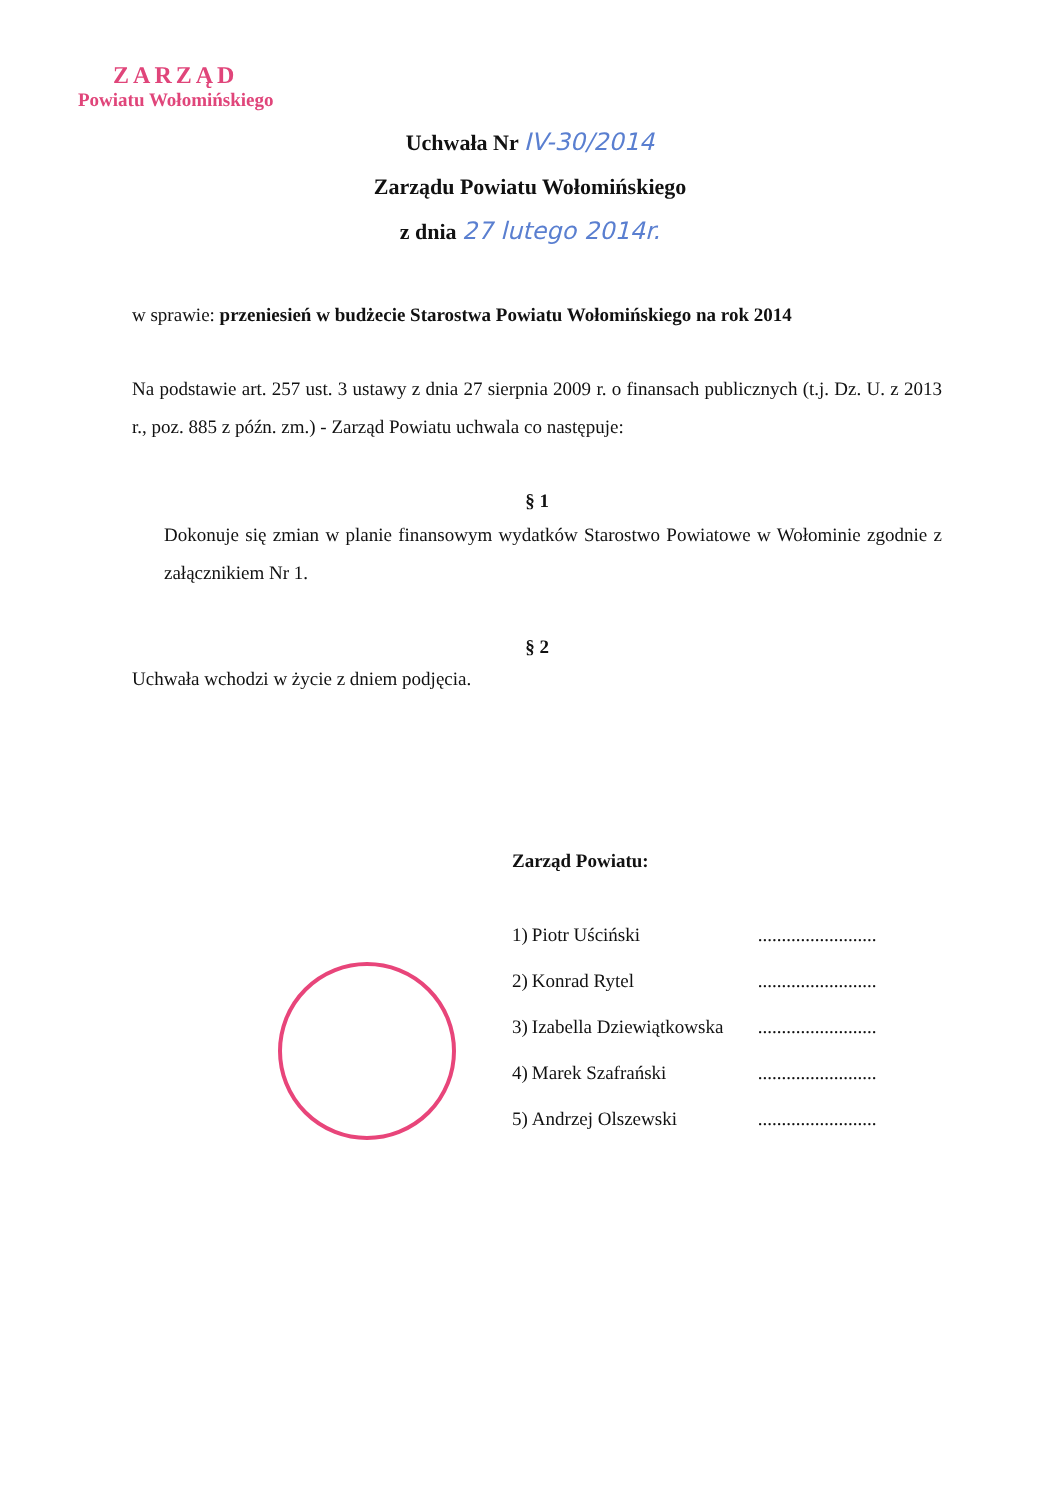ZARZĄD
Powiatu Wołomińskiego
Uchwała Nr IV-30/2014
Zarządu Powiatu Wołomińskiego
z dnia 27 lutego 2014r.
w sprawie: przeniesień w budżecie Starostwa Powiatu Wołomińskiego na rok 2014
Na podstawie art. 257 ust. 3 ustawy z dnia 27 sierpnia 2009 r. o finansach publicznych (t.j. Dz. U. z 2013 r., poz. 885 z późn. zm.) - Zarząd Powiatu uchwala co następuje:
§ 1
Dokonuje się zmian w planie finansowym wydatków Starostwo Powiatowe w Wołominie zgodnie z załącznikiem Nr 1.
§ 2
Uchwała wchodzi w życie z dniem podjęcia.
Zarząd Powiatu:
| 1) | Piotr Uściński | ......................... |
| 2) | Konrad Rytel | ......................... |
| 3) | Izabella Dziewiątkowska | ......................... |
| 4) | Marek Szafrański | ......................... |
| 5) | Andrzej Olszewski | ......................... |